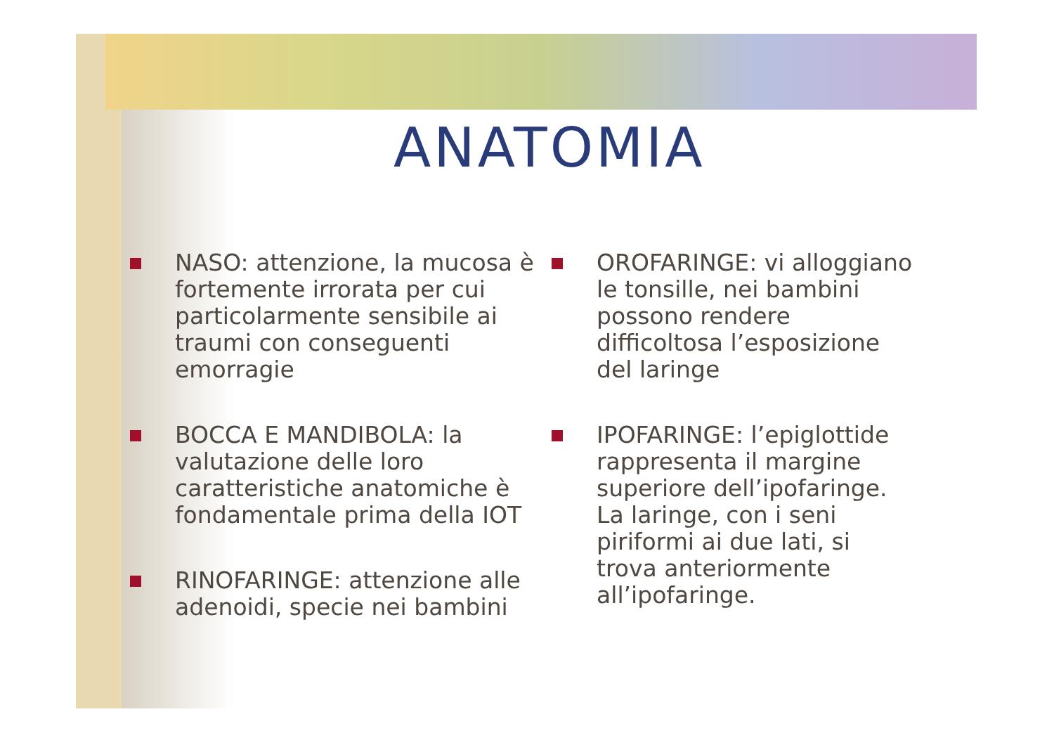ANATOMIA
NASO: attenzione, la mucosa è fortemente irrorata per cui particolarmente sensibile ai traumi con conseguenti emorragie
BOCCA E MANDIBOLA: la valutazione delle loro caratteristiche anatomiche è fondamentale prima della IOT
RINOFARINGE: attenzione alle adenoidi, specie nei bambini
OROFARINGE: vi alloggiano le tonsille, nei bambini possono rendere difficoltosa l’esposizione del laringe
IPOFARINGE: l’epiglottide rappresenta il margine superiore dell’ipofaringe. La laringe, con i seni piriformi ai due lati, si trova anteriormente all’ipofaringe.